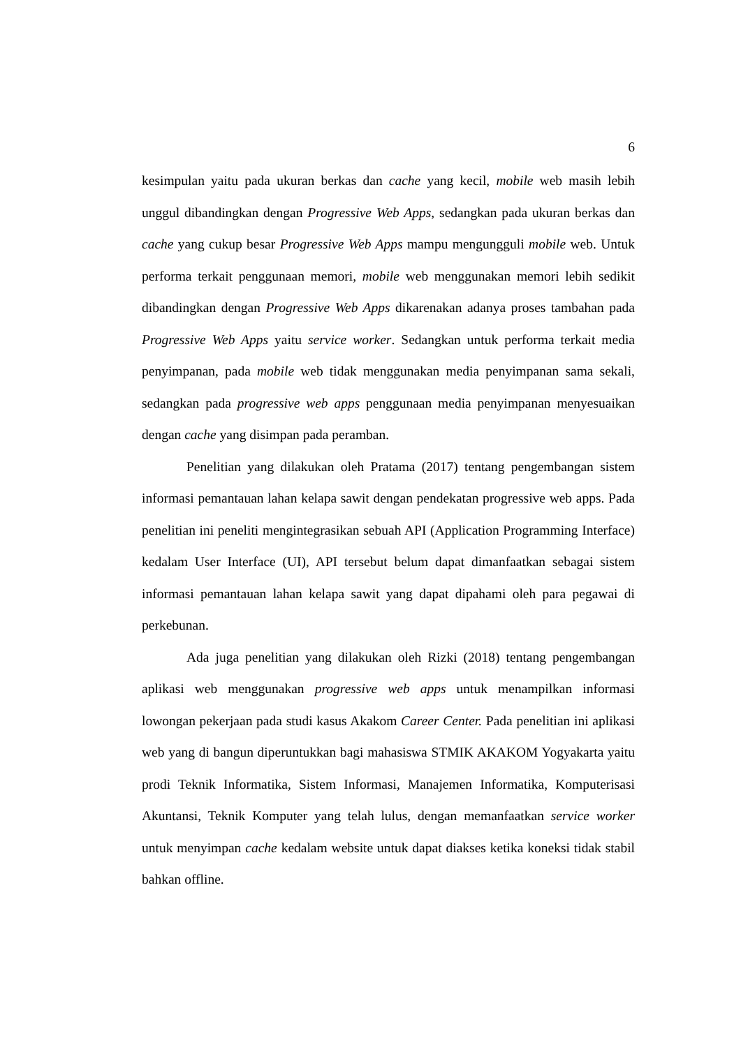6
kesimpulan yaitu pada ukuran berkas dan cache yang kecil, mobile web masih lebih unggul dibandingkan dengan Progressive Web Apps, sedangkan pada ukuran berkas dan cache yang cukup besar Progressive Web Apps mampu mengungguli mobile web. Untuk performa terkait penggunaan memori, mobile web menggunakan memori lebih sedikit dibandingkan dengan Progressive Web Apps dikarenakan adanya proses tambahan pada Progressive Web Apps yaitu service worker. Sedangkan untuk performa terkait media penyimpanan, pada mobile web tidak menggunakan media penyimpanan sama sekali, sedangkan pada progressive web apps penggunaan media penyimpanan menyesuaikan dengan cache yang disimpan pada peramban.
Penelitian yang dilakukan oleh Pratama (2017) tentang pengembangan sistem informasi pemantauan lahan kelapa sawit dengan pendekatan progressive web apps. Pada penelitian ini peneliti mengintegrasikan sebuah API (Application Programming Interface) kedalam User Interface (UI), API tersebut belum dapat dimanfaatkan sebagai sistem informasi pemantauan lahan kelapa sawit yang dapat dipahami oleh para pegawai di perkebunan.
Ada juga penelitian yang dilakukan oleh Rizki (2018) tentang pengembangan aplikasi web menggunakan progressive web apps untuk menampilkan informasi lowongan pekerjaan pada studi kasus Akakom Career Center. Pada penelitian ini aplikasi web yang di bangun diperuntukkan bagi mahasiswa STMIK AKAKOM Yogyakarta yaitu prodi Teknik Informatika, Sistem Informasi, Manajemen Informatika, Komputerisasi Akuntansi, Teknik Komputer yang telah lulus, dengan memanfaatkan service worker untuk menyimpan cache kedalam website untuk dapat diakses ketika koneksi tidak stabil bahkan offline.